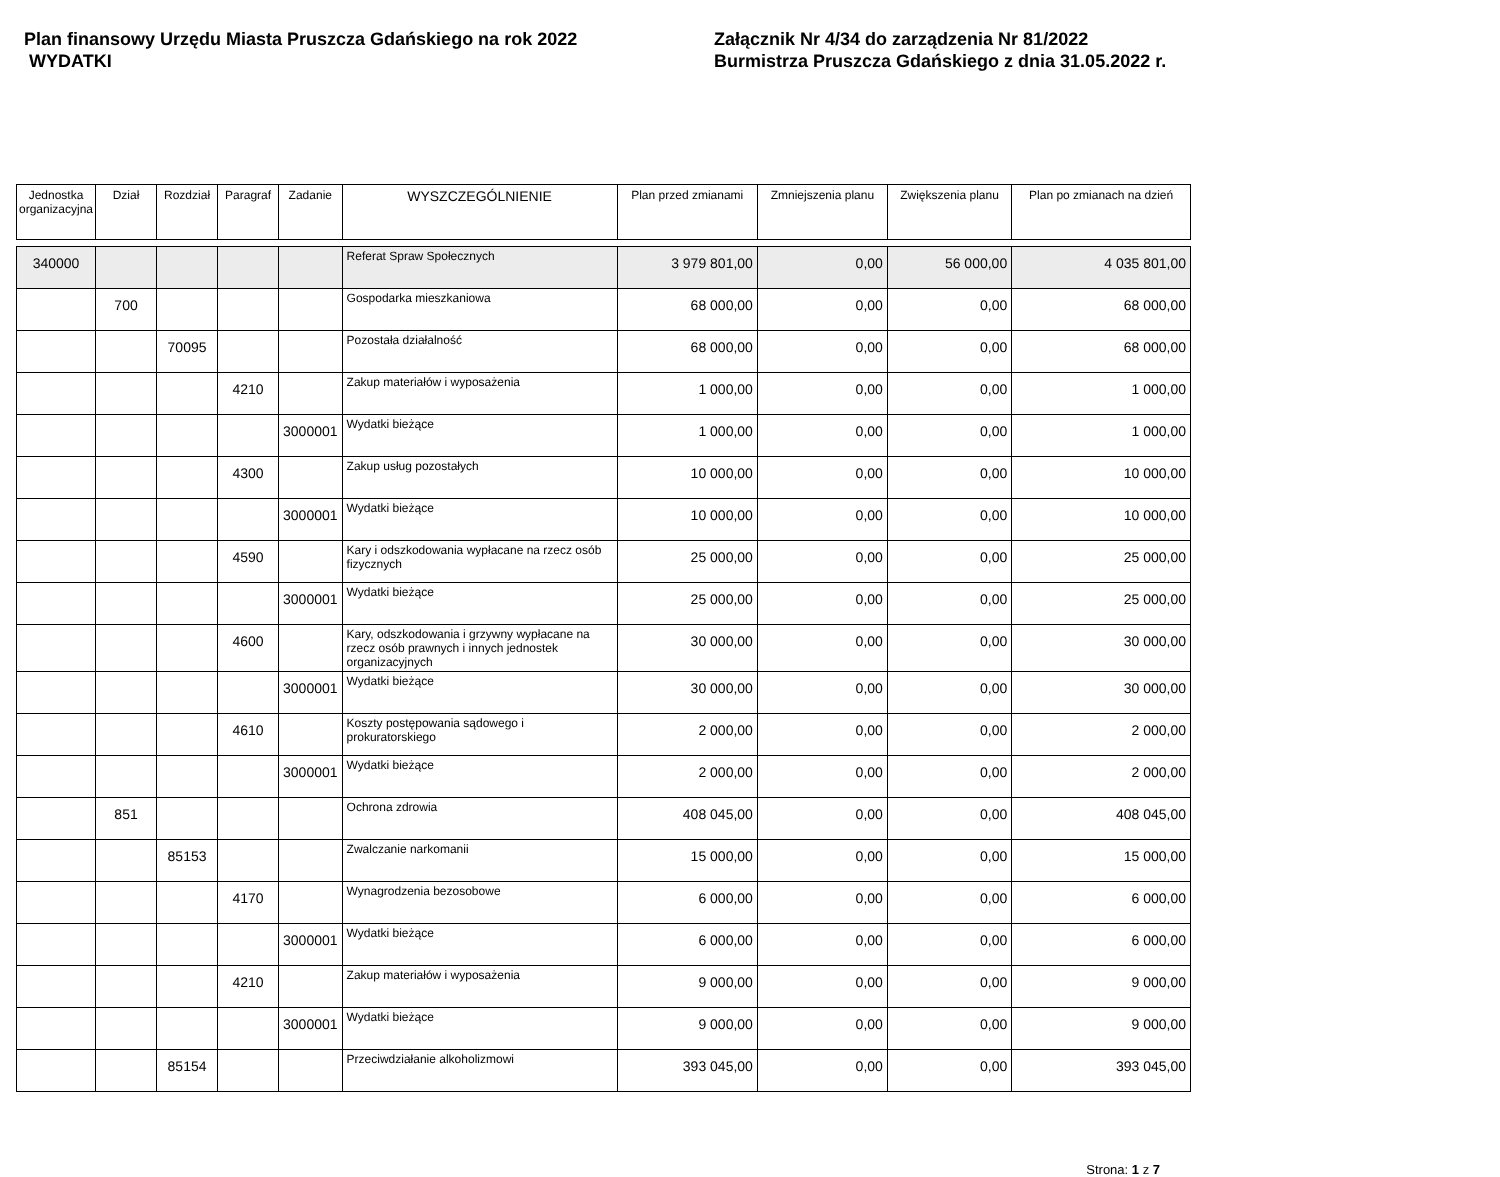Plan finansowy Urzędu Miasta Pruszcza Gdańskiego na rok 2022
WYDATKI
Załącznik Nr 4/34 do zarządzenia Nr 81/2022
Burmistrza Pruszcza Gdańskiego z dnia 31.05.2022 r.
| Jednostka organizacyjna | Dział | Rozdział | Paragraf | Zadanie | WYSZCZEGÓLNIENIE | Plan przed zmianami | Zmniejszenia planu | Zwiększenia planu | Plan po zmianach na dzień |
| --- | --- | --- | --- | --- | --- | --- | --- | --- | --- |
| 340000 | | | | | Referat Spraw Społecznych | 3 979 801,00 | 0,00 | 56 000,00 | 4 035 801,00 |
| | 700 | | | | Gospodarka mieszkaniowa | 68 000,00 | 0,00 | 0,00 | 68 000,00 |
| | | 70095 | | | Pozostała działalność | 68 000,00 | 0,00 | 0,00 | 68 000,00 |
| | | | 4210 | | Zakup materiałów i wyposażenia | 1 000,00 | 0,00 | 0,00 | 1 000,00 |
| | | | | 3000001 | Wydatki bieżące | 1 000,00 | 0,00 | 0,00 | 1 000,00 |
| | | | 4300 | | Zakup usług pozostałych | 10 000,00 | 0,00 | 0,00 | 10 000,00 |
| | | | | 3000001 | Wydatki bieżące | 10 000,00 | 0,00 | 0,00 | 10 000,00 |
| | | | 4590 | | Kary i odszkodowania wypłacane na rzecz osób fizycznych | 25 000,00 | 0,00 | 0,00 | 25 000,00 |
| | | | | 3000001 | Wydatki bieżące | 25 000,00 | 0,00 | 0,00 | 25 000,00 |
| | | | 4600 | | Kary, odszkodowania i grzywny wypłacane na rzecz osób prawnych i innych jednostek organizacyjnych | 30 000,00 | 0,00 | 0,00 | 30 000,00 |
| | | | | 3000001 | Wydatki bieżące | 30 000,00 | 0,00 | 0,00 | 30 000,00 |
| | | | 4610 | | Koszty postępowania sądowego i prokuratorskiego | 2 000,00 | 0,00 | 0,00 | 2 000,00 |
| | | | | 3000001 | Wydatki bieżące | 2 000,00 | 0,00 | 0,00 | 2 000,00 |
| | 851 | | | | Ochrona zdrowia | 408 045,00 | 0,00 | 0,00 | 408 045,00 |
| | | 85153 | | | Zwalczanie narkomanii | 15 000,00 | 0,00 | 0,00 | 15 000,00 |
| | | | 4170 | | Wynagrodzenia bezosobowe | 6 000,00 | 0,00 | 0,00 | 6 000,00 |
| | | | | 3000001 | Wydatki bieżące | 6 000,00 | 0,00 | 0,00 | 6 000,00 |
| | | | 4210 | | Zakup materiałów i wyposażenia | 9 000,00 | 0,00 | 0,00 | 9 000,00 |
| | | | | 3000001 | Wydatki bieżące | 9 000,00 | 0,00 | 0,00 | 9 000,00 |
| | | 85154 | | | Przeciwdziałanie alkoholizmowi | 393 045,00 | 0,00 | 0,00 | 393 045,00 |
Strona: 1 z 7